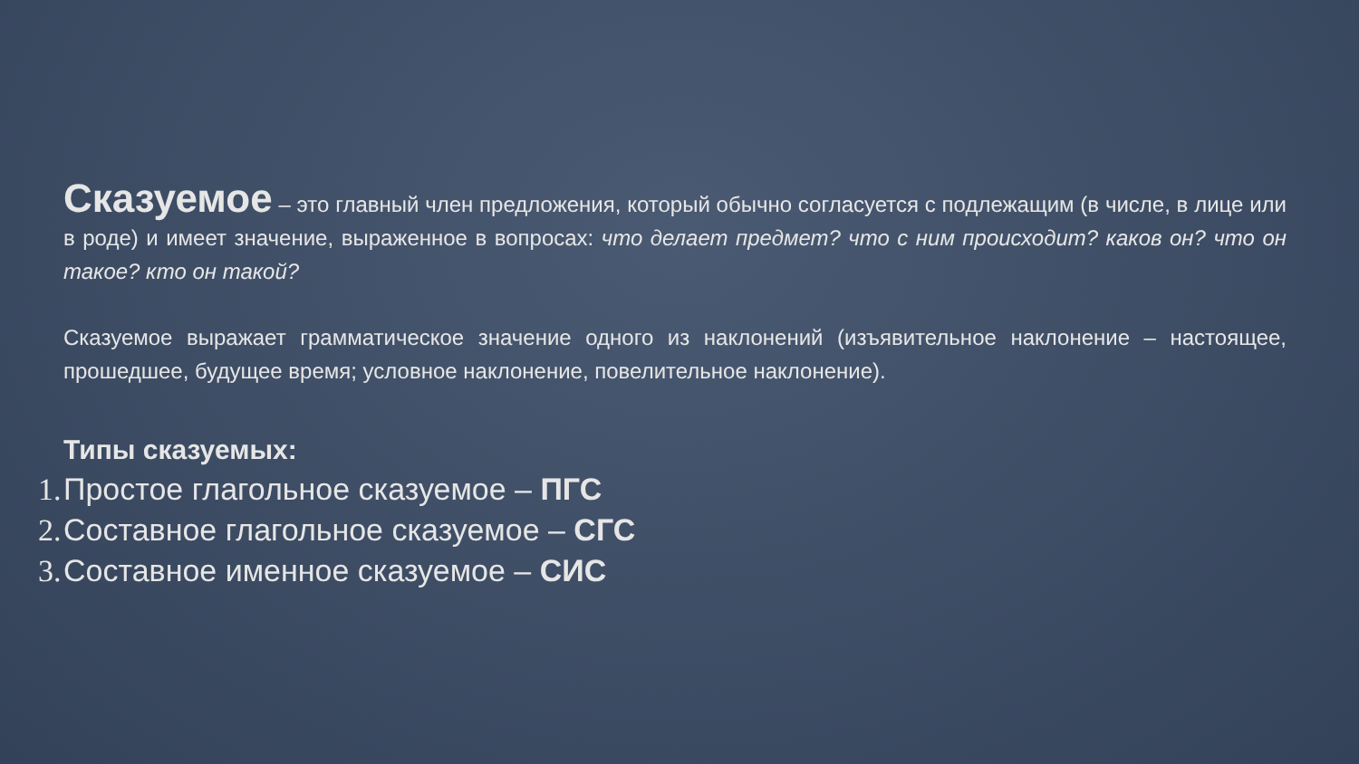Сказуемое – это главный член предложения, который обычно согласуется с подлежащим (в числе, в лице или в роде) и имеет значение, выраженное в вопросах: что делает предмет? что с ним происходит? каков он? что он такое? кто он такой?
Сказуемое выражает грамматическое значение одного из наклонений (изъявительное наклонение – настоящее, прошедшее, будущее время; условное наклонение, повелительное наклонение).
Типы сказуемых:
1. Простое глагольное сказуемое – ПГС
2. Составное глагольное сказуемое – СГС
3. Составное именное сказуемое – СИС